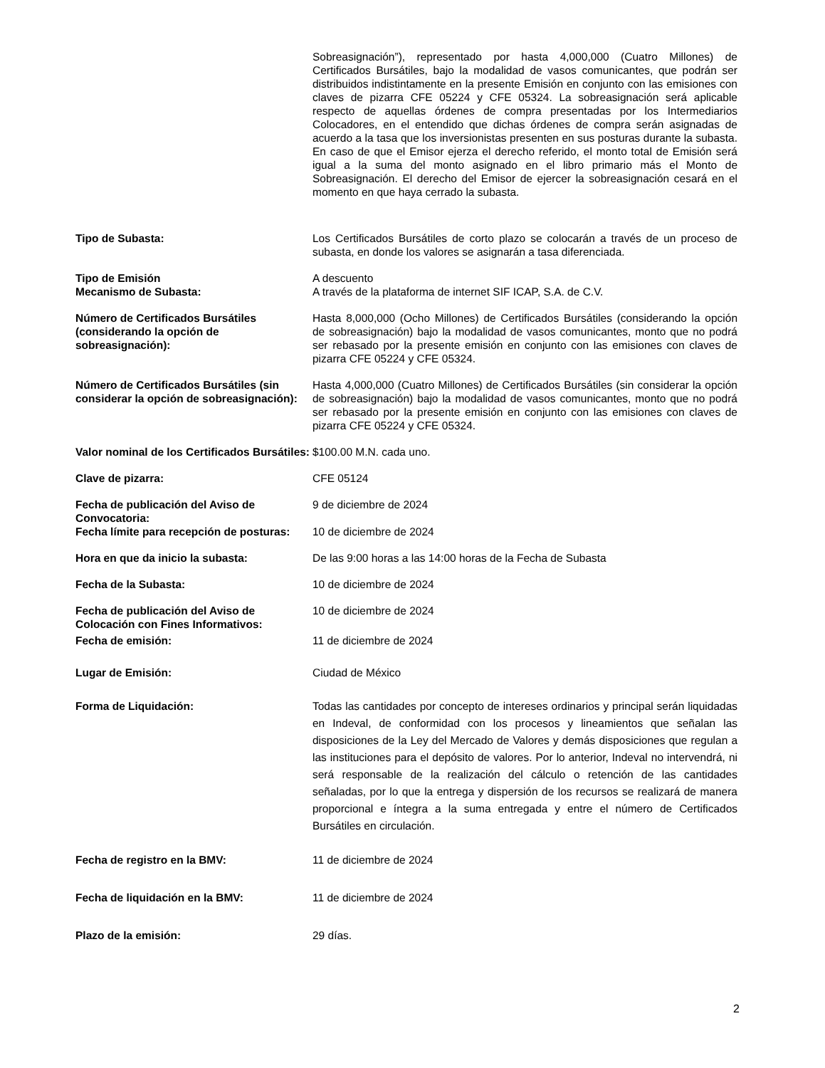Sobreasignación”), representado por hasta 4,000,000 (Cuatro Millones) de Certificados Bursátiles, bajo la modalidad de vasos comunicantes, que podrán ser distribuidos indistintamente en la presente Emisión en conjunto con las emisiones con claves de pizarra CFE 05224 y CFE 05324. La sobreasignación será aplicable respecto de aquellas órdenes de compra presentadas por los Intermediarios Colocadores, en el entendido que dichas órdenes de compra serán asignadas de acuerdo a la tasa que los inversionistas presenten en sus posturas durante la subasta. En caso de que el Emisor ejerza el derecho referido, el monto total de Emisión será igual a la suma del monto asignado en el libro primario más el Monto de Sobreasignación. El derecho del Emisor de ejercer la sobreasignación cesará en el momento en que haya cerrado la subasta.
Tipo de Subasta: Los Certificados Bursátiles de corto plazo se colocarán a través de un proceso de subasta, en donde los valores se asignarán a tasa diferenciada.
Tipo de Emisión A descuento
Mecanismo de Subasta: A través de la plataforma de internet SIF ICAP, S.A. de C.V.
Número de Certificados Bursátiles (considerando la opción de sobreasignación):
Hasta 8,000,000 (Ocho Millones) de Certificados Bursátiles (considerando la opción de sobreasignación) bajo la modalidad de vasos comunicantes, monto que no podrá ser rebasado por la presente emisión en conjunto con las emisiones con claves de pizarra CFE 05224 y CFE 05324.
Número de Certificados Bursátiles (sin considerar la opción de sobreasignación):
Hasta 4,000,000 (Cuatro Millones) de Certificados Bursátiles (sin considerar la opción de sobreasignación) bajo la modalidad de vasos comunicantes, monto que no podrá ser rebasado por la presente emisión en conjunto con las emisiones con claves de pizarra CFE 05224 y CFE 05324.
Valor nominal de los Certificados Bursátiles:
$100.00 M.N. cada uno.
Clave de pizarra: CFE 05124
Fecha de publicación del Aviso de Convocatoria:
9 de diciembre de 2024
Fecha límite para recepción de posturas:
10 de diciembre de 2024
Hora en que da inicio la subasta: De las 9:00 horas a las 14:00 horas de la Fecha de Subasta
Fecha de la Subasta: 10 de diciembre de 2024
Fecha de publicación del Aviso de Colocación con Fines Informativos:
10 de diciembre de 2024
Fecha de emisión: 11 de diciembre de 2024
Lugar de Emisión: Ciudad de México
Forma de Liquidación: Todas las cantidades por concepto de intereses ordinarios y principal serán liquidadas en Indeval, de conformidad con los procesos y lineamientos que señalan las disposiciones de la Ley del Mercado de Valores y demás disposiciones que regulan a las instituciones para el depósito de valores. Por lo anterior, Indeval no intervendrá, ni será responsable de la realización del cálculo o retención de las cantidades señaladas, por lo que la entrega y dispersión de los recursos se realizará de manera proporcional e íntegra a la suma entregada y entre el número de Certificados Bursátiles en circulación.
Fecha de registro en la BMV: 11 de diciembre de 2024
Fecha de liquidación en la BMV: 11 de diciembre de 2024
Plazo de la emisión: 29 días.
2